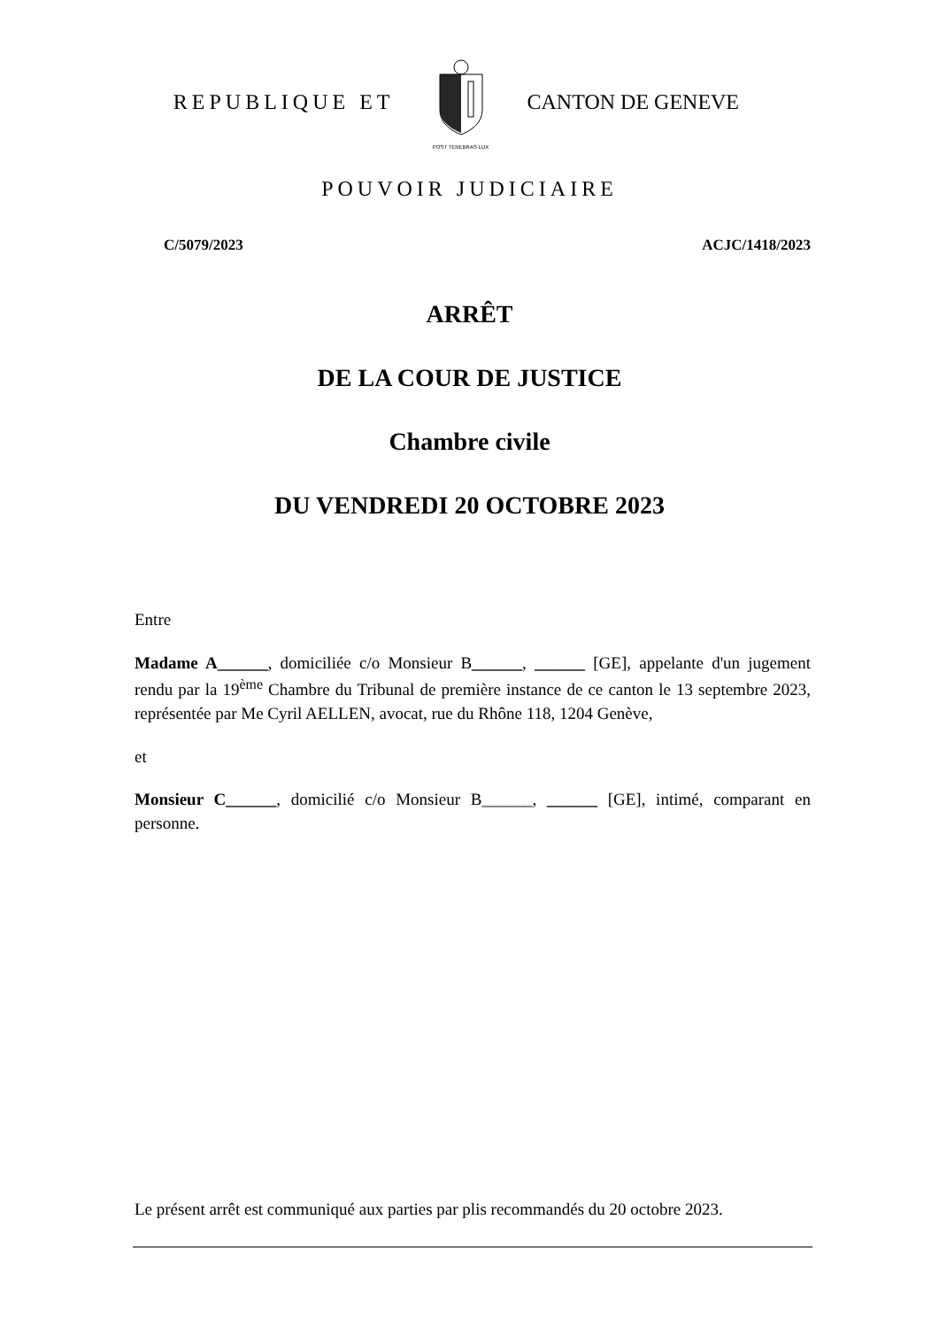REPUBLIQUE ET
POST TENEBRAS LUX
CANTON DE GENEVE
POUVOIR JUDICIAIRE
C/5079/2023 ACJC/1418/2023
ARRÊT
DE LA COUR DE JUSTICE
Chambre civile
DU VENDREDI 20 OCTOBRE 2023
Entre
Madame A______, domiciliée c/o Monsieur B______, ______ [GE], appelante d'un jugement rendu par la 19<sup>ème</sup> Chambre du Tribunal de première instance de ce canton le 13 septembre 2023, représentée par Me Cyril AELLEN, avocat, rue du Rhône 118, 1204 Genève,
et
Monsieur C______, domicilié c/o Monsieur B______, ______ [GE], intimé, comparant en personne.
Le présent arrêt est communiqué aux parties par plis recommandés du 20 octobre 2023.